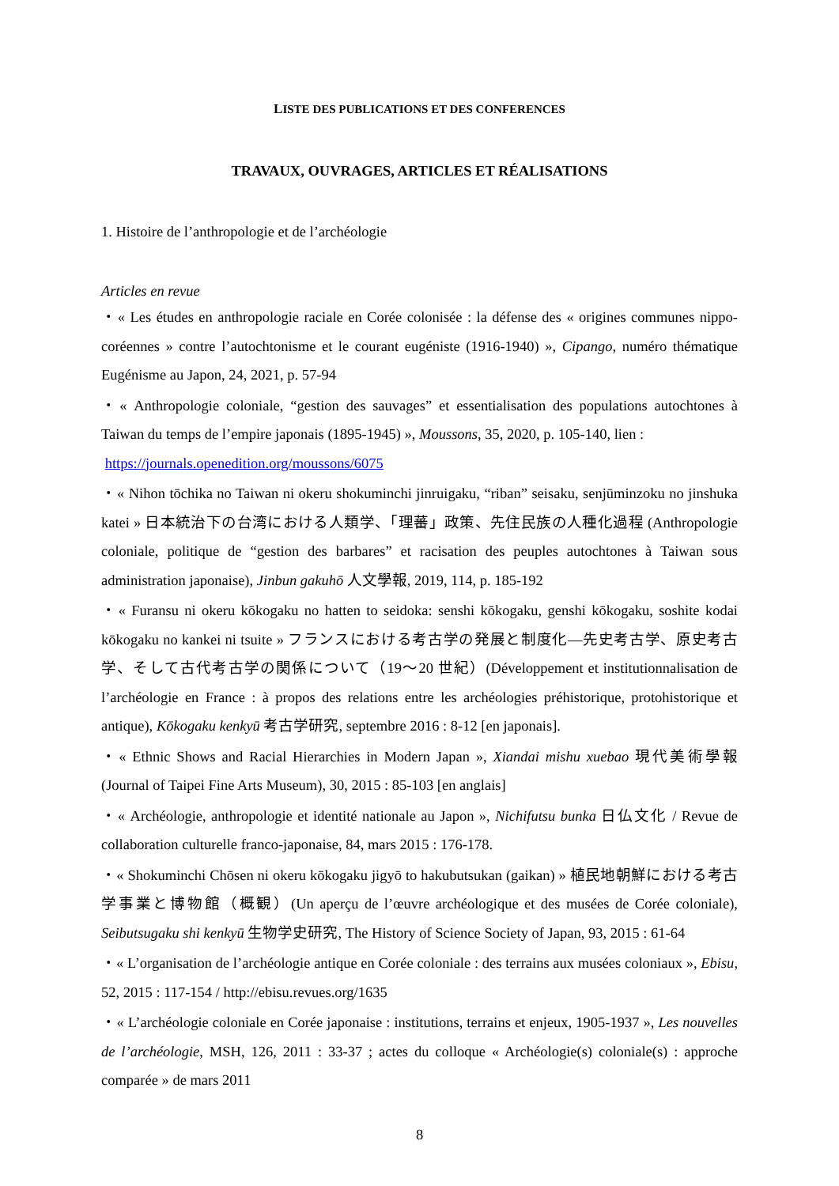LISTE DES PUBLICATIONS ET DES CONFERENCES
TRAVAUX, OUVRAGES, ARTICLES ET RÉALISATIONS
1. Histoire de l’anthropologie et de l’archéologie
Articles en revue
・« Les études en anthropologie raciale en Corée colonisée : la défense des « origines communes nippo-coréennes » contre l’autochtonisme et le courant eugéniste (1916-1940) », Cipango, numéro thématique Eugénisme au Japon, 24, 2021, p. 57-94
・« Anthropologie coloniale, “gestion des sauvages” et essentialisation des populations autochtones à Taiwan du temps de l’empire japonais (1895-1945) », Moussons, 35, 2020, p. 105-140, lien :
https://journals.openedition.org/moussons/6075
・« Nihon tōchika no Taiwan ni okeru shokuminchi jinruigaku, “riban” seisaku, senjūminzoku no jinshuka katei » 日本統治下の台湾における人類学、「理蕃」政策、先住民族の人種化過程 (Anthropologie coloniale, politique de “gestion des barbares” et racisation des peuples autochtones à Taiwan sous administration japonaise), Jinbun gakuhō 人文學報, 2019, 114, p. 185-192
・« Furansu ni okeru kōkogaku no hatten to seidoka: senshi kōkogaku, genshi kōkogaku, soshite kodai kōkogaku no kankei ni tsuite » フランスにおける考古学の発展と制度化―先史考古学、原史考古学、そして古代考古学の関係について（19～20 世紀）(Développement et institutionnalisation de l’archéologie en France : à propos des relations entre les archéologies préhistorique, protohistorique et antique), Kōkogaku kenkyū 考古学研究, septembre 2016 : 8-12 [en japonais].
・« Ethnic Shows and Racial Hierarchies in Modern Japan », Xiandai mishu xuebao 現代美術學報 (Journal of Taipei Fine Arts Museum), 30, 2015 : 85-103 [en anglais]
・« Archéologie, anthropologie et identité nationale au Japon », Nichifutsu bunka 日仏文化 / Revue de collaboration culturelle franco-japonaise, 84, mars 2015 : 176-178.
・« Shokuminchi Chōsen ni okeru kōkogaku jigyō to hakubutsukan (gaikan) » 植民地朝鮮における考古学事業と博物館（概観）(Un aperçu de l’œuvre archéologique et des musées de Corée coloniale), Seibutsugaku shi kenkyū 生物学史研究, The History of Science Society of Japan, 93, 2015 : 61-64
・« L’organisation de l’archéologie antique en Corée coloniale : des terrains aux musées coloniaux », Ebisu, 52, 2015 : 117-154 / http://ebisu.revues.org/1635
・« L’archéologie coloniale en Corée japonaise : institutions, terrains et enjeux, 1905-1937 », Les nouvelles de l’archéologie, MSH, 126, 2011 : 33-37 ; actes du colloque « Archéologie(s) coloniale(s) : approche comparée » de mars 2011
8